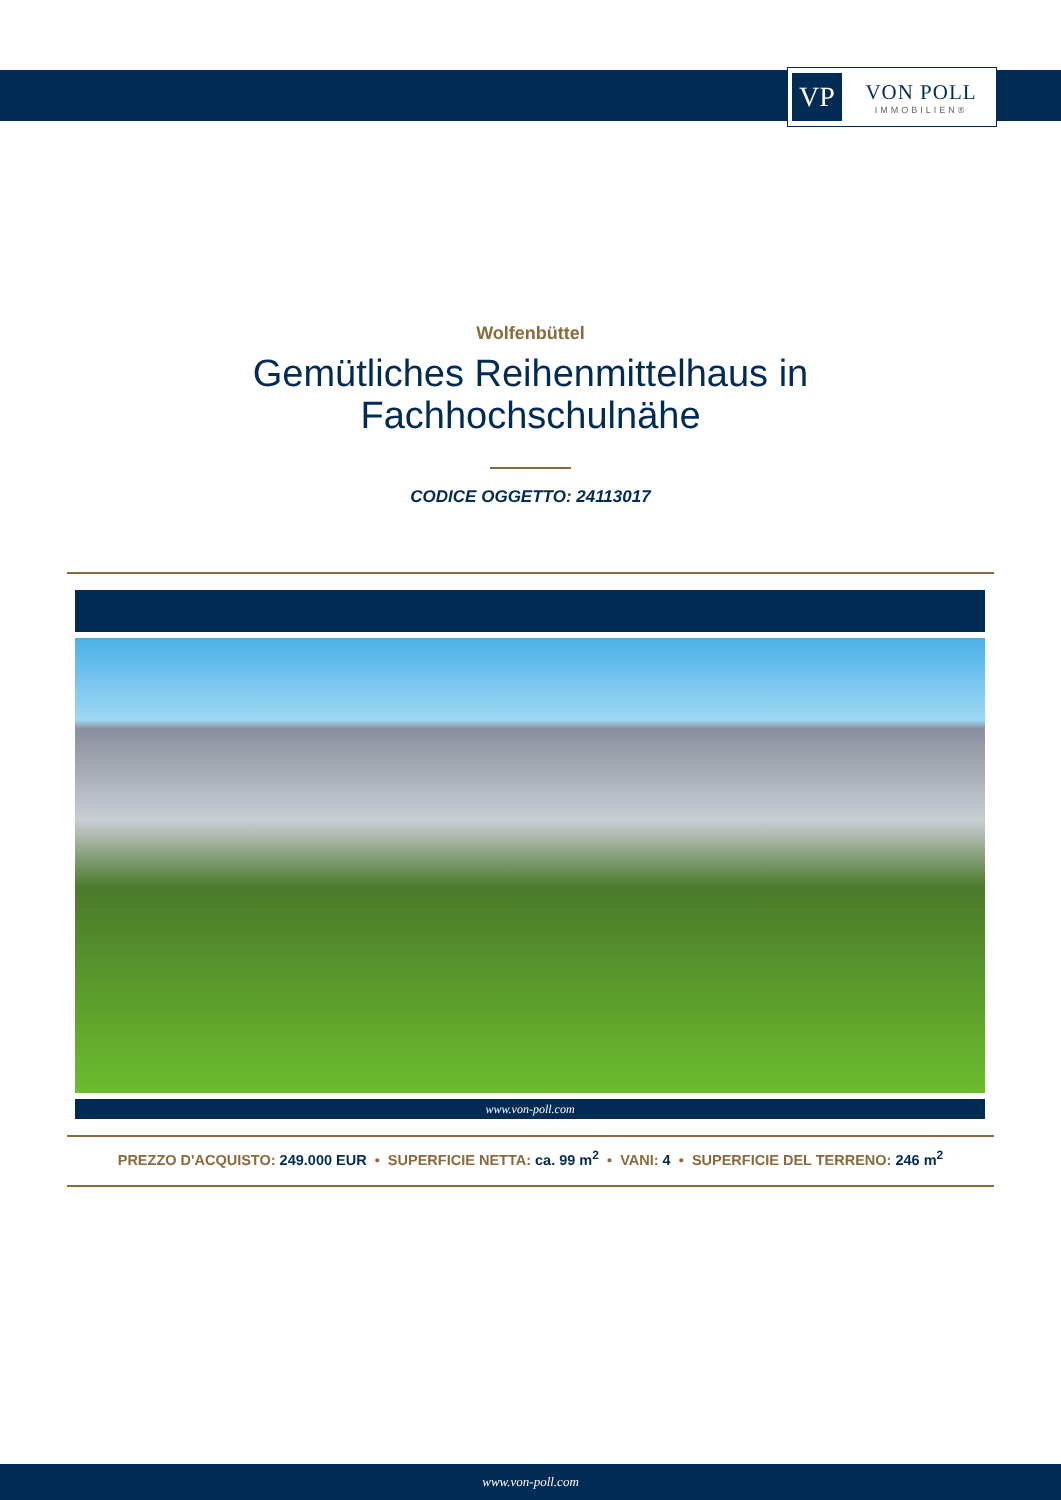VP
VON POLL
IMMOBILIEN®
Wolfenbüttel
Gemütliches Reihenmittelhaus in
Fachhochschulnähe
CODICE OGGETTO: 24113017
www.von-poll.com
PREZZO D'ACQUISTO: 249.000 EUR • SUPERFICIE NETTA: ca. 99 m<sup>2</sup> • VANI: 4 • SUPERFICIE DEL TERRENO: 246 m<sup>2</sup>
www.von-poll.com